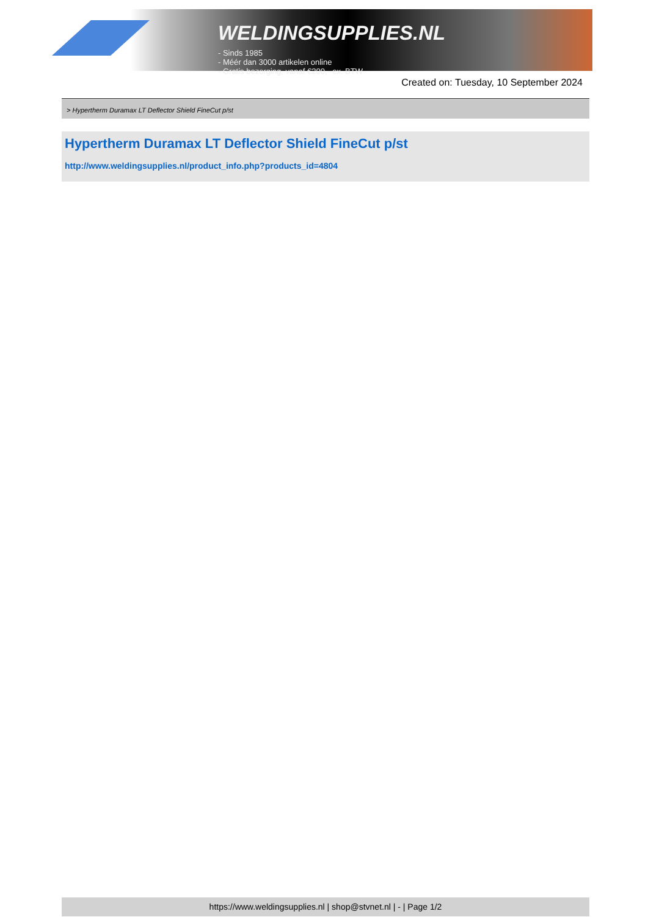WELDINGSUPPLIES.NL
- Sinds 1985
- Méér dan 3000 artikelen online
- Gratis bezorging, vanaf €200,--ex. BTW
Created on: Tuesday, 10 September 2024
> Hypertherm Duramax LT Deflector Shield FineCut p/st
Hypertherm Duramax LT Deflector Shield FineCut p/st
http://www.weldingsupplies.nl/product_info.php?products_id=4804
https://www.weldingsupplies.nl | shop@stvnet.nl | - | Page 1/2